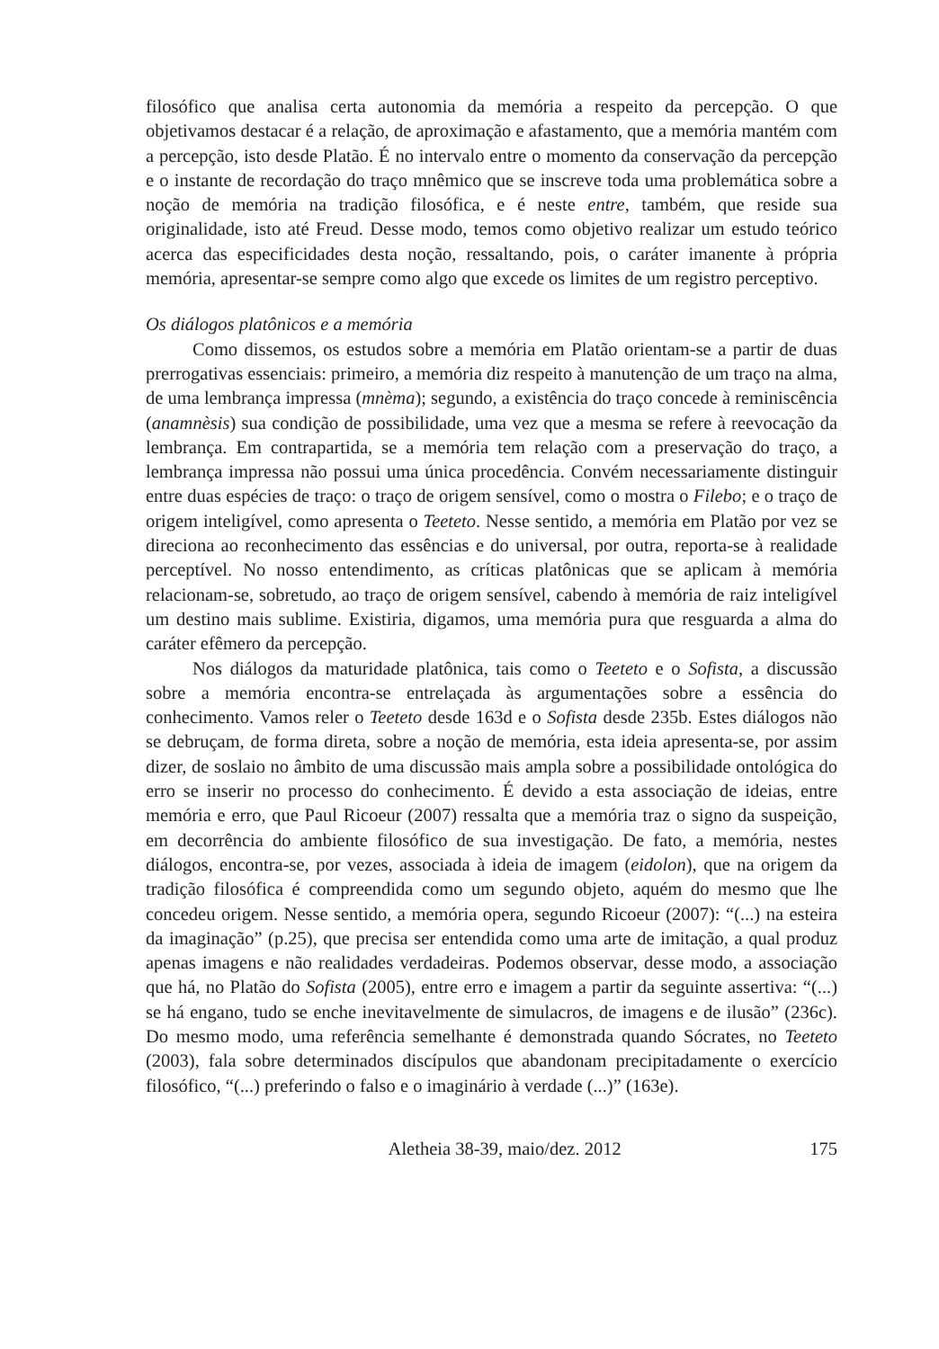filosófico que analisa certa autonomia da memória a respeito da percepção. O que objetivamos destacar é a relação, de aproximação e afastamento, que a memória mantém com a percepção, isto desde Platão. É no intervalo entre o momento da conservação da percepção e o instante de recordação do traço mnêmico que se inscreve toda uma problemática sobre a noção de memória na tradição filosófica, e é neste entre, também, que reside sua originalidade, isto até Freud. Desse modo, temos como objetivo realizar um estudo teórico acerca das especificidades desta noção, ressaltando, pois, o caráter imanente à própria memória, apresentar-se sempre como algo que excede os limites de um registro perceptivo.
Os diálogos platônicos e a memória
Como dissemos, os estudos sobre a memória em Platão orientam-se a partir de duas prerrogativas essenciais: primeiro, a memória diz respeito à manutenção de um traço na alma, de uma lembrança impressa (mnèma); segundo, a existência do traço concede à reminiscência (anamnèsis) sua condição de possibilidade, uma vez que a mesma se refere à reevocação da lembrança. Em contrapartida, se a memória tem relação com a preservação do traço, a lembrança impressa não possui uma única procedência. Convém necessariamente distinguir entre duas espécies de traço: o traço de origem sensível, como o mostra o Filebo; e o traço de origem inteligível, como apresenta o Teeteto. Nesse sentido, a memória em Platão por vez se direciona ao reconhecimento das essências e do universal, por outra, reporta-se à realidade perceptível. No nosso entendimento, as críticas platônicas que se aplicam à memória relacionam-se, sobretudo, ao traço de origem sensível, cabendo à memória de raiz inteligível um destino mais sublime. Existiria, digamos, uma memória pura que resguarda a alma do caráter efêmero da percepção.
Nos diálogos da maturidade platônica, tais como o Teeteto e o Sofista, a discussão sobre a memória encontra-se entrelaçada às argumentações sobre a essência do conhecimento. Vamos reler o Teeteto desde 163d e o Sofista desde 235b. Estes diálogos não se debruçam, de forma direta, sobre a noção de memória, esta ideia apresenta-se, por assim dizer, de soslaio no âmbito de uma discussão mais ampla sobre a possibilidade ontológica do erro se inserir no processo do conhecimento. É devido a esta associação de ideias, entre memória e erro, que Paul Ricoeur (2007) ressalta que a memória traz o signo da suspeição, em decorrência do ambiente filosófico de sua investigação. De fato, a memória, nestes diálogos, encontra-se, por vezes, associada à ideia de imagem (eidolon), que na origem da tradição filosófica é compreendida como um segundo objeto, aquém do mesmo que lhe concedeu origem. Nesse sentido, a memória opera, segundo Ricoeur (2007): “(...) na esteira da imaginação” (p.25), que precisa ser entendida como uma arte de imitação, a qual produz apenas imagens e não realidades verdadeiras. Podemos observar, desse modo, a associação que há, no Platão do Sofista (2005), entre erro e imagem a partir da seguinte assertiva: “(...) se há engano, tudo se enche inevitavelmente de simulacros, de imagens e de ilusão” (236c). Do mesmo modo, uma referência semelhante é demonstrada quando Sócrates, no Teeteto (2003), fala sobre determinados discípulos que abandonam precipitadamente o exercício filosófico, “(...) preferindo o falso e o imaginário à verdade (...)” (163e).
Aletheia 38-39, maio/dez. 2012 175